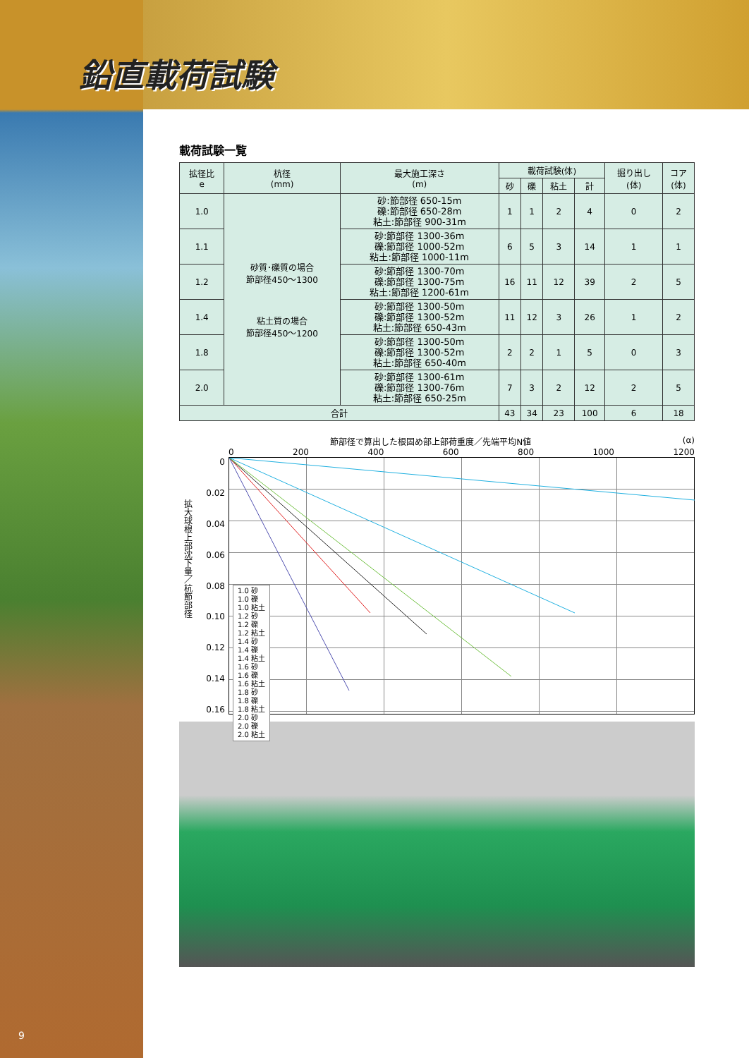鉛直載荷試験
載荷試験一覧
| 拡径比 e | 杭径 (mm) | 最大施工深さ (m) | 載荷試験(体) | | | | 掘り出し (体) | コア (体) |
| --- | --- | --- | --- | --- | --- | --- | --- | --- |
| | | | 砂 | 礫 | 粘土 | 計 | | |
| 1.0 | 砂質･礫質の場合 節部径450～1300 粘土質の場合 節部径450～1200 | 砂:節部径 650-15m 礫:節部径 650-28m 粘土:節部径 900-31m | 1 | 1 | 2 | 4 | 0 | 2 |
| 1.1 | | 砂:節部径 1300-36m 礫:節部径 1000-52m 粘土:節部径 1000-11m | 6 | 5 | 3 | 14 | 1 | 1 |
| 1.2 | | 砂:節部径 1300-70m 礫:節部径 1300-75m 粘土:節部径 1200-61m | 16 | 11 | 12 | 39 | 2 | 5 |
| 1.4 | | 砂:節部径 1300-50m 礫:節部径 1300-52m 粘土:節部径 650-43m | 11 | 12 | 3 | 26 | 1 | 2 |
| 1.8 | | 砂:節部径 1300-50m 礫:節部径 1300-52m 粘土:節部径 650-40m | 2 | 2 | 1 | 5 | 0 | 3 |
| 2.0 | | 砂:節部径 1300-61m 礫:節部径 1300-76m 粘土:節部径 650-25m | 7 | 3 | 2 | 12 | 2 | 5 |
| 合計 | | | 43 | 34 | 23 | 100 | 6 | 18 |
節部径で算出した根固め部上部荷重度／先端平均N値 (α)
0 200 400 600 800 1000 1200
拡大球根上部沈下量／杭節部径
0
0.02
0.04
0.06
0.08
0.10
0.12
0.14
0.16
1.0 砂
1.0 礫
1.0 粘土
1.2 砂
1.2 礫
1.2 粘土
1.4 砂
1.4 礫
1.4 粘土
1.6 砂
1.6 礫
1.6 粘土
1.8 砂
1.8 礫
1.8 粘土
2.0 砂
2.0 礫
2.0 粘土
9